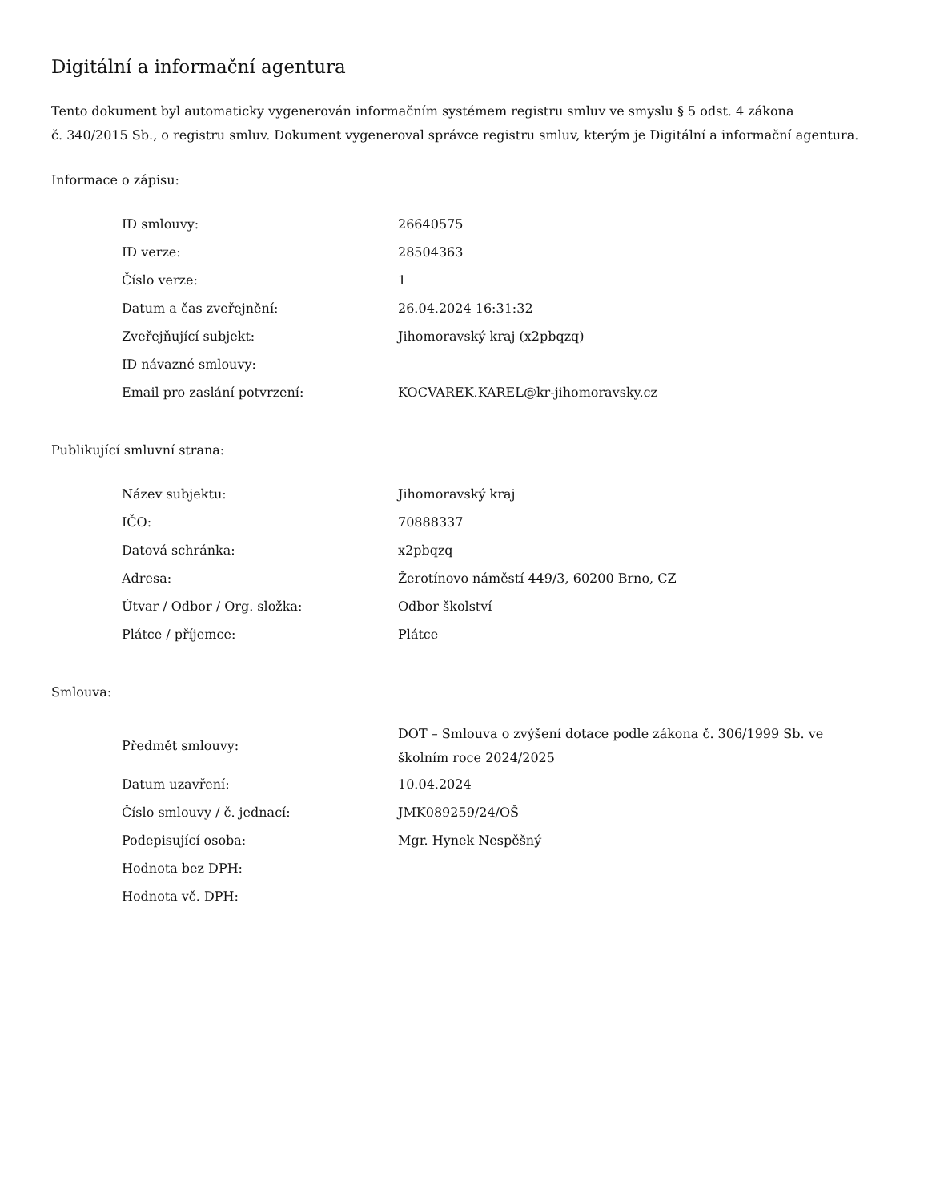Digitální a informační agentura
Tento dokument byl automaticky vygenerován informačním systémem registru smluv ve smyslu § 5 odst. 4 zákona
č. 340/2015 Sb., o registru smluv. Dokument vygeneroval správce registru smluv, kterým je Digitální a informační agentura.
Informace o zápisu:
| ID smlouvy: | 26640575 |
| ID verze: | 28504363 |
| Číslo verze: | 1 |
| Datum a čas zveřejnění: | 26.04.2024 16:31:32 |
| Zveřejňující subjekt: | Jihomoravský kraj (x2pbqzq) |
| ID návazné smlouvy: | |
| Email pro zaslání potvrzení: | KOCVAREK.KAREL@kr-jihomoravsky.cz |
Publikující smluvní strana:
| Název subjektu: | Jihomoravský kraj |
| IČO: | 70888337 |
| Datová schránka: | x2pbqzq |
| Adresa: | Žerotínovo náměstí 449/3, 60200 Brno, CZ |
| Útvar / Odbor / Org. složka: | Odbor školství |
| Plátce / příjemce: | Plátce |
Smlouva:
| Předmět smlouvy: | DOT – Smlouva o zvýšení dotace podle zákona č. 306/1999 Sb. ve školním roce 2024/2025 |
| Datum uzavření: | 10.04.2024 |
| Číslo smlouvy / č. jednací: | JMK089259/24/OŠ |
| Podepisující osoba: | Mgr. Hynek Nespěšný |
| Hodnota bez DPH: | |
| Hodnota vč. DPH: | |